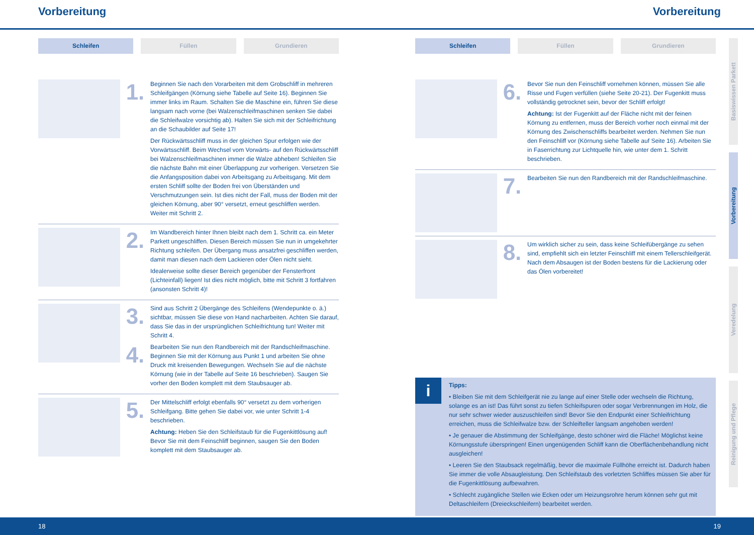Vorbereitung Vorbereitung
Schleifen Füllen Grundieren
1.
Beginnen Sie nach den Vorarbeiten mit dem Grobschliff in mehreren Schleifgängen (Körnung siehe Tabelle auf Seite 16). Beginnen Sie immer links im Raum. Schalten Sie die Maschine ein, führen Sie diese langsam nach vorne (bei Walzenschleifmaschinen senken Sie dabei die Schleifwalze vorsichtig ab). Halten Sie sich mit der Schleifrichtung an die Schaubilder auf Seite 17!
Der Rückwärtsschliff muss in der gleichen Spur erfolgen wie der Vorwärtsschliff. Beim Wechsel vom Vorwärts- auf den Rückwärtsschliff bei Walzenschleifmaschinen immer die Walze abheben! Schleifen Sie die nächste Bahn mit einer Überlappung zur vorherigen. Versetzen Sie die Anfangsposition dabei von Arbeitsgang zu Arbeitsgang. Mit dem ersten Schliff sollte der Boden frei von Überständen und Verschmutzungen sein. Ist dies nicht der Fall, muss der Boden mit der gleichen Körnung, aber 90° versetzt, erneut geschliffen werden. Weiter mit Schritt 2.
2.
Im Wandbereich hinter Ihnen bleibt nach dem 1. Schritt ca. ein Meter Parkett ungeschliffen. Diesen Bereich müssen Sie nun in umgekehrter Richtung schleifen. Der Übergang muss ansatzfrei geschliffen werden, damit man diesen nach dem Lackieren oder Ölen nicht sieht.
Idealerweise sollte dieser Bereich gegenüber der Fensterfront (Lichteinfall) liegen! Ist dies nicht möglich, bitte mit Schritt 3 fortfahren (ansonsten Schritt 4)!
3.
Sind aus Schritt 2 Übergänge des Schleifens (Wendepunkte o. ä.) sichtbar, müssen Sie diese von Hand nacharbeiten. Achten Sie darauf, dass Sie das in der ursprünglichen Schleifrichtung tun! Weiter mit Schritt 4.
4.
Bearbeiten Sie nun den Randbereich mit der Randschleifmaschine. Beginnen Sie mit der Körnung aus Punkt 1 und arbeiten Sie ohne Druck mit kreisenden Bewegungen. Wechseln Sie auf die nächste Körnung (wie in der Tabelle auf Seite 16 beschrieben). Saugen Sie vorher den Boden komplett mit dem Staubsauger ab.
5.
Der Mittelschliff erfolgt ebenfalls 90° versetzt zu dem vorherigen Schleifgang. Bitte gehen Sie dabei vor, wie unter Schritt 1-4 beschrieben.
Achtung: Heben Sie den Schleifstaub für die Fugenkittlösung auf! Bevor Sie mit dem Feinschliff beginnen, saugen Sie den Boden komplett mit dem Staubsauger ab.
Schleifen Füllen Grundieren
6.
Bevor Sie nun den Feinschliff vornehmen können, müssen Sie alle Risse und Fugen verfüllen (siehe Seite 20-21). Der Fugenkitt muss vollständig getrocknet sein, bevor der Schliff erfolgt!
Achtung: Ist der Fugenkitt auf der Fläche nicht mit der feinen Körnung zu entfernen, muss der Bereich vorher noch einmal mit der Körnung des Zwischenschliffs bearbeitet werden. Nehmen Sie nun den Feinschliff vor (Körnung siehe Tabelle auf Seite 16). Arbeiten Sie in Faserrichtung zur Lichtquelle hin, wie unter dem 1. Schritt beschrieben.
7.
Bearbeiten Sie nun den Randbereich mit der Randschleifmaschine.
8.
Um wirklich sicher zu sein, dass keine Schleifübergänge zu sehen sind, empfiehlt sich ein letzter Feinschliff mit einem Tellerschleifgerät. Nach dem Absaugen ist der Boden bestens für die Lackierung oder das Ölen vorbereitet!
i
Tipps:
• Bleiben Sie mit dem Schleifgerät nie zu lange auf einer Stelle oder wechseln die Richtung, solange es an ist! Das führt sonst zu tiefen Schleifspuren oder sogar Verbrennungen im Holz, die nur sehr schwer wieder auszuschleifen sind! Bevor Sie den Endpunkt einer Schleifrichtung erreichen, muss die Schleifwalze bzw. der Schleifteller langsam angehoben werden!
• Je genauer die Abstimmung der Schleifgänge, desto schöner wird die Fläche! Möglichst keine Körnungsstufe überspringen! Einen ungenügenden Schliff kann die Oberflächenbehandlung nicht ausgleichen!
• Leeren Sie den Staubsack regelmäßig, bevor die maximale Füllhöhe erreicht ist. Dadurch haben Sie immer die volle Absaugleistung. Den Schleifstaub des vorletzten Schliffes müssen Sie aber für die Fugenkittlösung aufbewahren.
• Schlecht zugängliche Stellen wie Ecken oder um Heizungsrohre herum können sehr gut mit Deltaschleifern (Dreieckschleifern) bearbeitet werden.
Basiswissen Parkett
Vorbereitung
Veredelung
Reinigung und Pflege
18 19